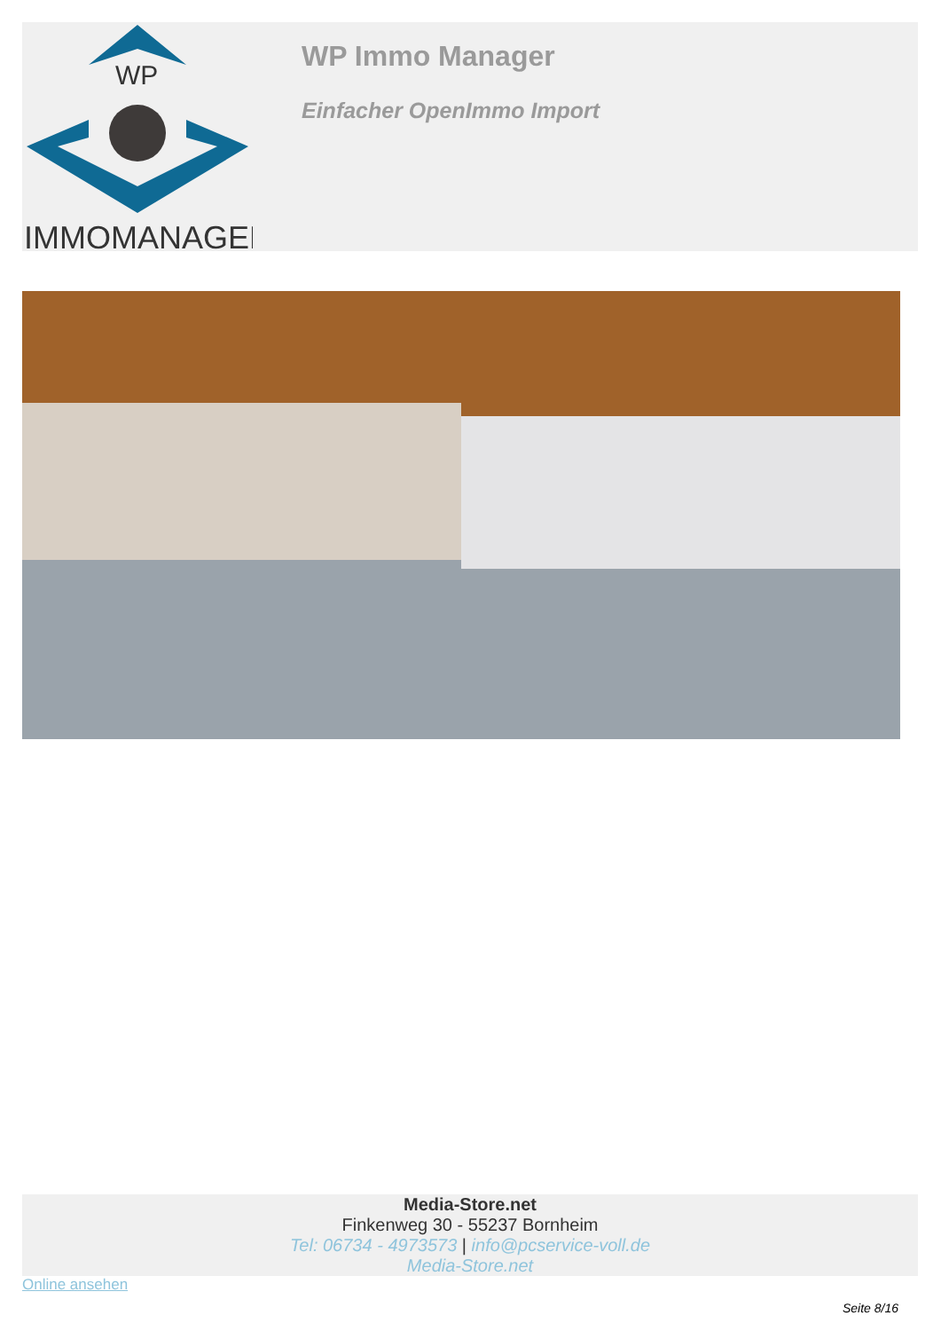WP
IMMOMANAGER
WP Immo Manager
Einfacher OpenImmo Import
Media-Store.net
Finkenweg 30 - 55237 Bornheim
Tel: 06734 - 4973573 | info@pcservice-voll.de
Media-Store.net
Online ansehen
Seite 8/16